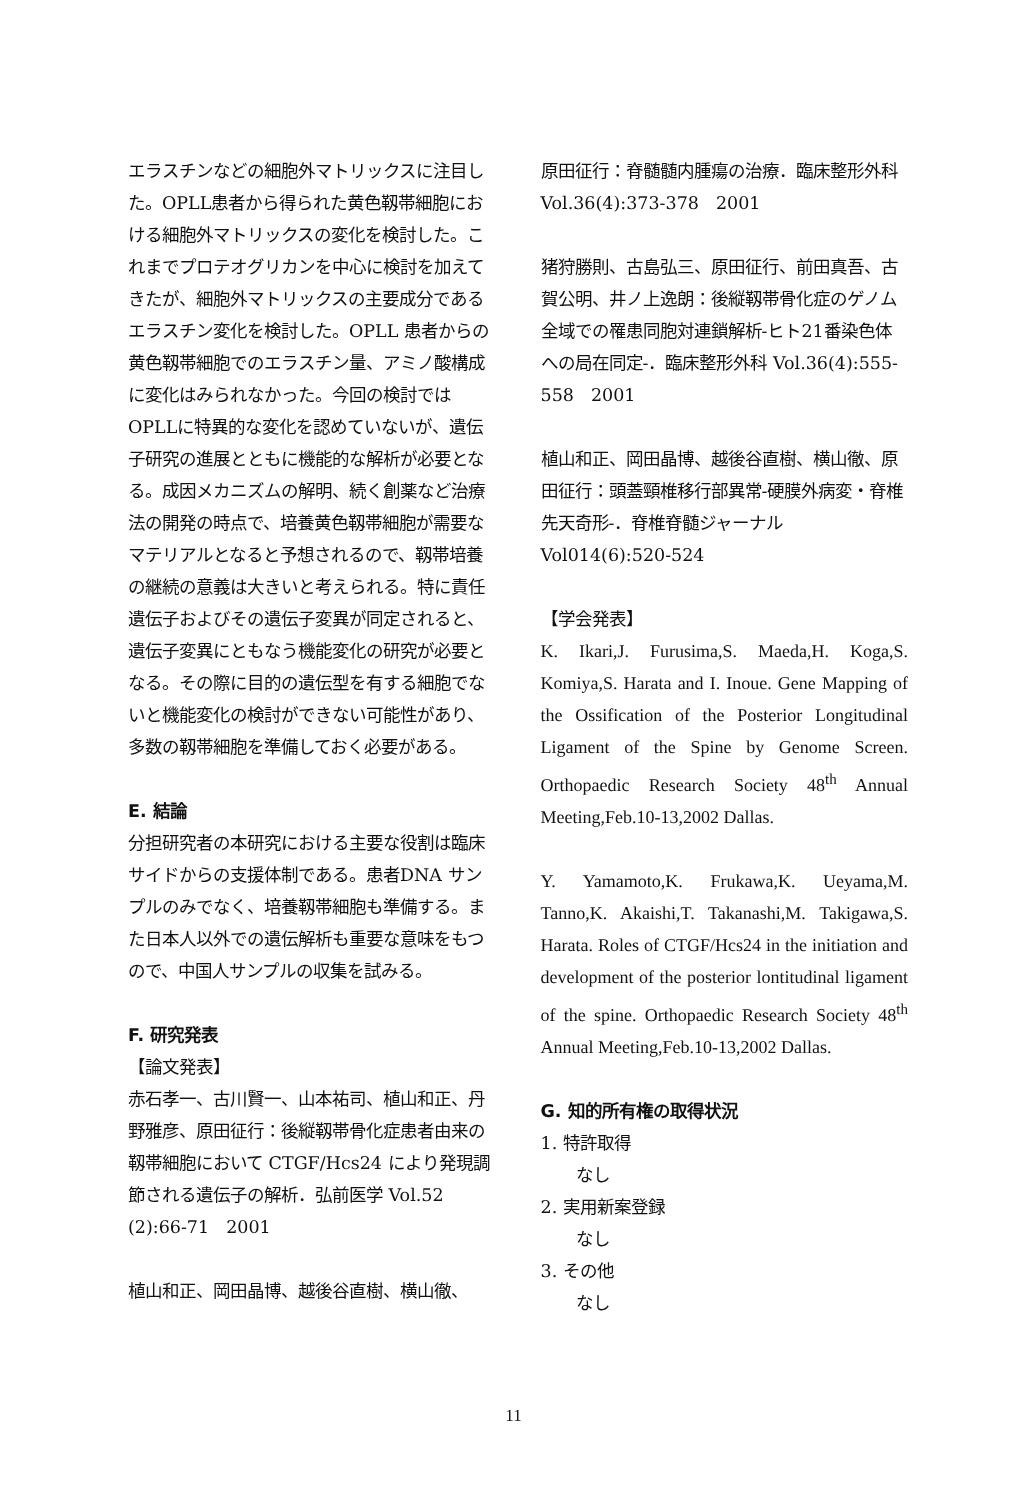エラスチンなどの細胞外マトリックスに注目した。OPLL患者から得られた黄色靱帯細胞における細胞外マトリックスの変化を検討した。これまでプロテオグリカンを中心に検討を加えてきたが、細胞外マトリックスの主要成分であるエラスチン変化を検討した。OPLL 患者からの黄色靱帯細胞でのエラスチン量、アミノ酸構成に変化はみられなかった。今回の検討ではOPLLに特異的な変化を認めていないが、遺伝子研究の進展とともに機能的な解析が必要となる。成因メカニズムの解明、続く創薬など治療法の開発の時点で、培養黄色靱帯細胞が需要なマテリアルとなると予想されるので、靱帯培養の継続の意義は大きいと考えられる。特に責任遺伝子およびその遺伝子変異が同定されると、遺伝子変異にともなう機能変化の研究が必要となる。その際に目的の遺伝型を有する細胞でないと機能変化の検討ができない可能性があり、多数の靱帯細胞を準備しておく必要がある。
E. 結論
分担研究者の本研究における主要な役割は臨床サイドからの支援体制である。患者DNA サンプルのみでなく、培養靱帯細胞も準備する。また日本人以外での遺伝解析も重要な意味をもつので、中国人サンプルの収集を試みる。
F. 研究発表
【論文発表】
赤石孝一、古川賢一、山本祐司、植山和正、丹野雅彦、原田征行：後縦靱帯骨化症患者由来の靱帯細胞において CTGF/Hcs24 により発現調節される遺伝子の解析．弘前医学 Vol.52 (2):66-71　2001
植山和正、岡田晶博、越後谷直樹、横山徹、
原田征行：脊髄髄内腫瘍の治療．臨床整形外科 Vol.36(4):373-378　2001
猪狩勝則、古島弘三、原田征行、前田真吾、古賀公明、井ノ上逸朗：後縦靱帯骨化症のゲノム全域での罹患同胞対連鎖解析-ヒト21番染色体への局在同定-．臨床整形外科 Vol.36(4):555-558　2001
植山和正、岡田晶博、越後谷直樹、横山徹、原田征行：頭蓋頸椎移行部異常-硬膜外病変・脊椎先天奇形-．脊椎脊髄ジャーナル Vol014(6):520-524
【学会発表】
K. Ikari,J. Furusima,S. Maeda,H. Koga,S. Komiya,S. Harata and I. Inoue. Gene Mapping of the Ossification of the Posterior Longitudinal Ligament of the Spine by Genome Screen. Orthopaedic Research Society 48<sup>th</sup> Annual Meeting,Feb.10-13,2002 Dallas.
Y. Yamamoto,K. Frukawa,K. Ueyama,M. Tanno,K. Akaishi,T. Takanashi,M. Takigawa,S. Harata. Roles of CTGF/Hcs24 in the initiation and development of the posterior lontitudinal ligament of the spine. Orthopaedic Research Society 48<sup>th</sup> Annual Meeting,Feb.10-13,2002 Dallas.
G. 知的所有権の取得状況
1. 特許取得
なし
2. 実用新案登録
なし
3. その他
なし
11